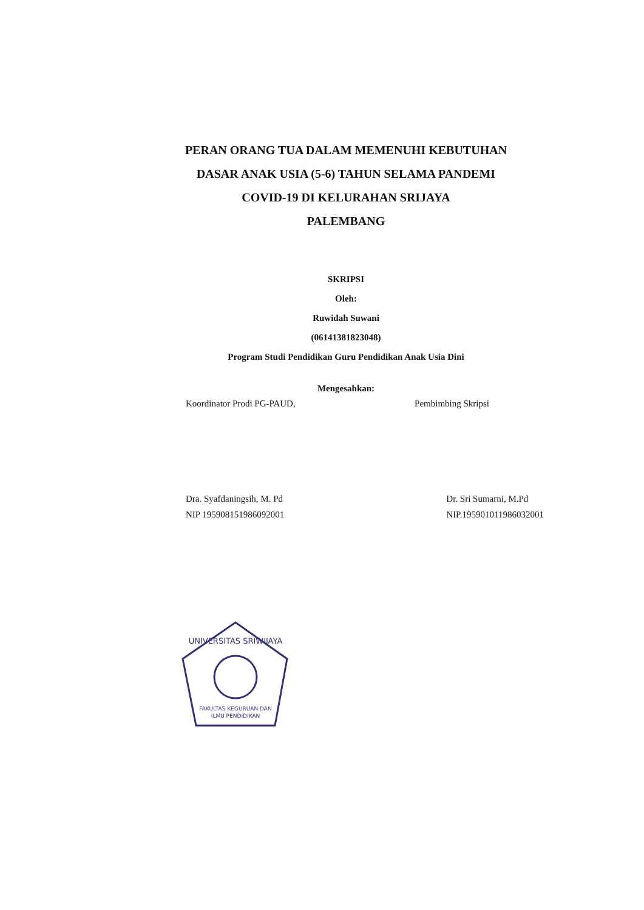PERAN ORANG TUA DALAM MEMENUHI KEBUTUHAN
DASAR ANAK USIA (5-6) TAHUN SELAMA PANDEMI
COVID-19 DI KELURAHAN SRIJAYA
PALEMBANG
SKRIPSI
Oleh:
Ruwidah Suwani
(06141381823048)
Program Studi Pendidikan Guru Pendidikan Anak Usia Dini
Mengesahkan:
Koordinator Prodi PG-PAUD, Pembimbing Skripsi
Dra. Syafdaningsih, M. Pd
NIP 195908151986092001
Dr. Sri Sumarni, M.Pd
NIP.195901011986032001
UNIVERSITAS SRIWIJAYA
FAKULTAS KEGURUAN DAN
ILMU PENDIDIKAN